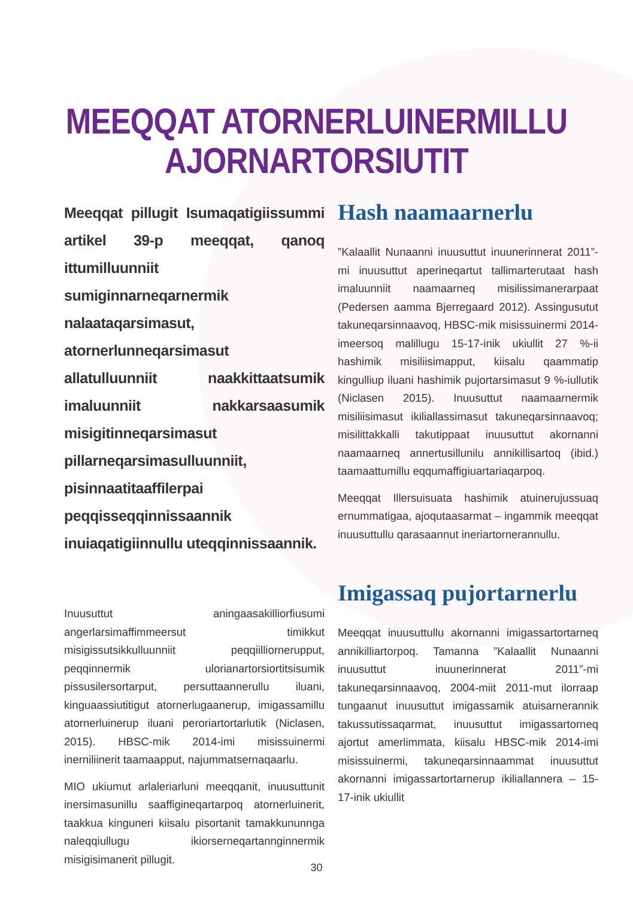MEEQQAT ATORNERLUINERMILLU
AJORNARTORSIUTIT
Meeqqat pillugit Isumaqatigiissummi artikel 39-p meeqqat, qanoq ittumilluunniit sumiginnarneqarnermik nalaataqarsimasut, atornerlunneqarsimasut allatulluunniit naakkittaatsumik imaluunniit nakkarsaasumik misigitinneqarsimasut pillarneqarsimasulluunniit, pisinnaatitaaffilerpai peqqisseqqinnissaannik inuiaqatigiinnullu uteqqinnissaannik.
Inuusuttut aningaasakilliorfiusumi angerlarsimaffimmeersut timikkut misigissutsikkulluunniit peqqiilliornerupput, peqqinnermik uloria­nartorsiortitsisumik pissusilersortarput, persuttaannerullu iluani, kinguaassiutitigut atornerlugaanerup, imigassamillu atornerluinerup iluani peroriartortarlutik (Niclasen, 2015). HBSC-mik 2014-imi misissuinermi inerniliinerit taamaapput, najummatsernaqaarlu.
MIO ukiumut arlaleriarluni meeqqanit, inuusuttunit inersimasunillu saaffigineqartarpoq atornerluinerit, taakkua kinguneri kiisalu pisortanit tamakkununnga naleqqiullugu ikiorserneqartannginnermik misigisimanerit pillugit.
Hash naamaarnerlu
”Kalaallit Nunaanni inuusuttut inuunerinnerat 2011”-mi inuusuttut aperineqartut tallimarterutaat hash imaluunniit naamaarneq misilissimanerarpaat (Pedersen aamma Bjerregaard 2012). Assingusutut takuneqarsinnaavoq, HBSC-mik misissuinermi 2014-imeersoq malillugu 15-17-inik ukiullit 27 %-ii hashimik misiliisimapput, kiisalu qaammatip kingulliup iluani hashimik pujortarsimasut 9 %-iullutik (Niclasen 2015). Inuusuttut naamaarnermik misiliisimasut ikiliallassimasut takuneqarsinnaavoq; misilittakkalli takutippaat inuusuttut akornanni naamaarneq annertusillunilu annikillisartoq (ibid.) taamaattumillu eqqumaffigiuartariaqarpoq.
Meeqqat Illersuisuata hashimik atuinerujussuaq ernummatigaa, ajoqutaasarmat – ingammik meeqqat inuusuttullu qarasaannut ineriartornerannullu.
Imigassaq pujortarnerlu
Meeqqat inuusuttullu akornanni imigassartortarneq annikilliartorpoq. Tamanna ”Kalaallit Nunaanni inuusuttut inuunerinnerat 2011”-mi takuneqarsinnaavoq, 2004-miit 2011-mut ilorraap tungaanut inuusuttut imigassamik atuisarnerannik takussutissaqarmat, inuusuttut imigassartorneq ajortut amerlimmata, kiisalu HBSC-mik 2014-imi misissuinermi, takuneqarsinnaammat inuusuttut akornanni imigassartortarnerup ikiliallannera – 15-17-inik ukiullit
30